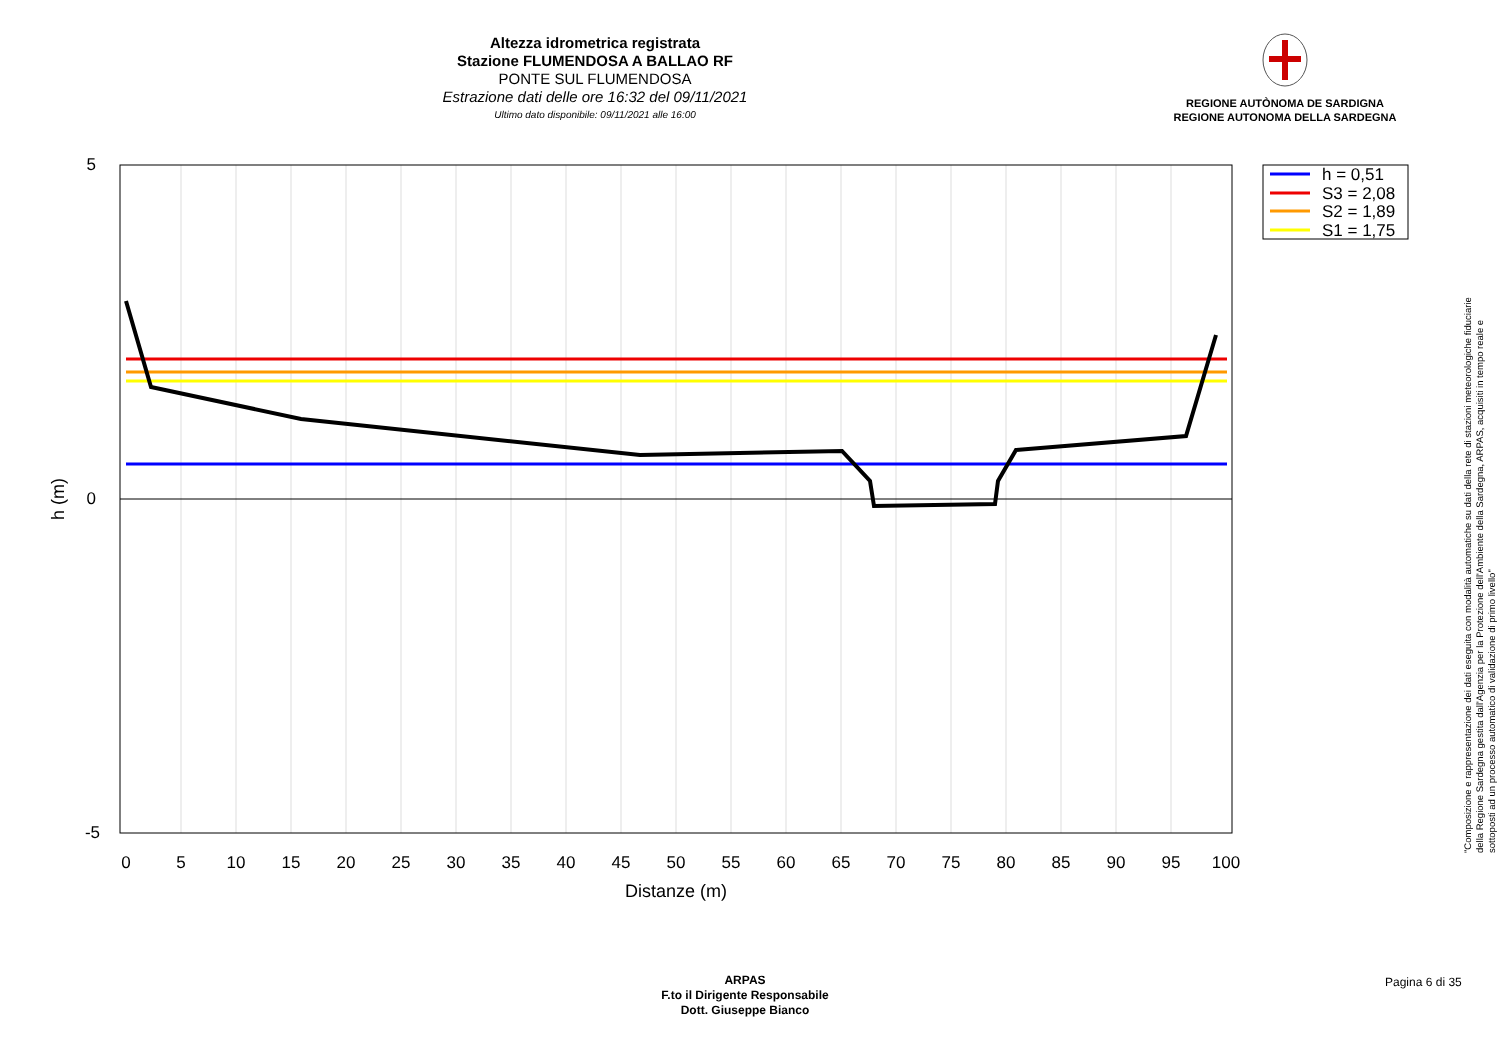Altezza idrometrica registrata
Stazione FLUMENDOSA A BALLAO RF
PONTE SUL FLUMENDOSA
Estrazione dati delle ore 16:32 del 09/11/2021
Ultimo dato disponibile: 09/11/2021 alle 16:00
REGIONE AUTÒNOMA DE SARDIGNA
REGIONE AUTONOMA DELLA SARDEGNA
5
0
-5
0
5
10
15
20
25
30
35
40
45
50
55
60
65
70
75
80
85
90
95
100
Distanze (m)
h (m)
h = 0,51
S3 = 2,08
S2 = 1,89
S1 = 1,75
"Composizione e rappresentazione dei dati eseguita con modalità automatiche su dati della rete di stazioni meteorologiche fiduciarie della Regione Sardegna gestita dall'Agenzia per la Protezione dell'Ambiente della Sardegna, ARPAS, acquisiti in tempo reale e sottoposti ad un processo automatico di validazione di primo livello"
ARPAS
F.to il Dirigente Responsabile
Dott. Giuseppe Bianco
Pagina 6 di 35